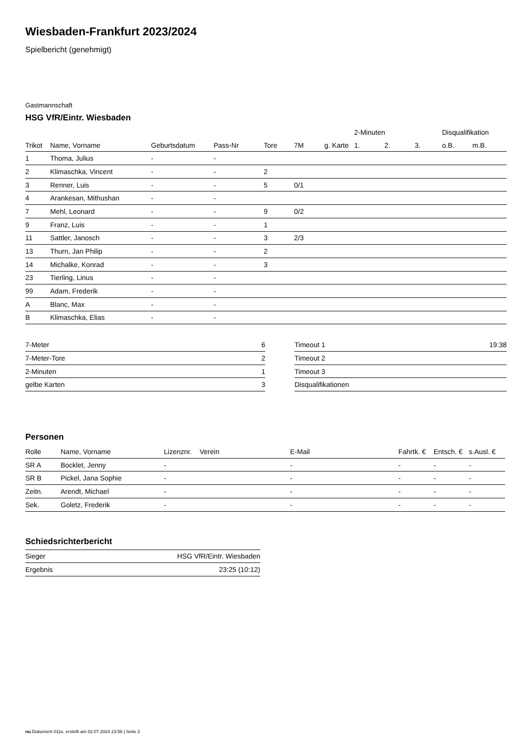Wiesbaden-Frankfurt 2023/2024
Spielbericht (genehmigt)
Gastmannschaft
HSG VfR/Eintr. Wiesbaden
| | | | | | | | 2-Minuten | | | Disqualifikation | |
| --- | --- | --- | --- | --- | --- | --- | --- | --- | --- | --- | --- |
| Trikot | Name, Vorname | Geburtsdatum | Pass-Nr | Tore | 7M | g. Karte | 1. | 2. | 3. | o.B. | m.B. |
| 1 | Thoma, Julius | - | - | | | | | | | | |
| 2 | Klimaschka, Vincent | - | - | 2 | | | | | | | |
| 3 | Renner, Luis | - | - | 5 | 0/1 | | | | | | |
| 4 | Arankesan, Mithushan | - | - | | | | | | | | |
| 7 | Mehl, Leonard | - | - | 9 | 0/2 | | | | | | |
| 9 | Franz, Luis | - | - | 1 | | | | | | | |
| 11 | Sattler, Janosch | - | - | 3 | 2/3 | | | | | | |
| 13 | Thurn, Jan Philip | - | - | 2 | | | | | | | |
| 14 | Michalke, Konrad | - | - | 3 | | | | | | | |
| 23 | Tierling, Linus | - | - | | | | | | | | |
| 99 | Adam, Frederik | - | - | | | | | | | | |
| A | Blanc, Max | - | - | | | | | | | | |
| B | Klimaschka, Elias | - | - | | | | | | | | |
| 7-Meter | 6 |
| 7-Meter-Tore | 2 |
| 2-Minuten | 1 |
| gelbe Karten | 3 |
| Timeout 1 | 19:38 |
| Timeout 2 | |
| Timeout 3 | |
| Disqualifikationen | |
Personen
| Rolle | Name, Vorname | Lizenznr. | Verein | E-Mail | Fahrtk. € | Entsch. € | s.Ausl. € |
| --- | --- | --- | --- | --- | --- | --- | --- |
| SR A | Bocklet, Jenny | - | | - | - | - | - |
| SR B | Pickel, Jana Sophie | - | | - | - | - | - |
| Zeitn. | Arendt, Michael | - | | - | - | - | - |
| Sek. | Goletz, Frederik | - | | - | - | - | - |
Schiedsrichterbericht
| Sieger | HSG VfR/Eintr. Wiesbaden |
| Ergebnis | 23:25 (10:12) |
nu.Dokument 011e, erstellt am 02.07.2024 23:58 | Seite 2